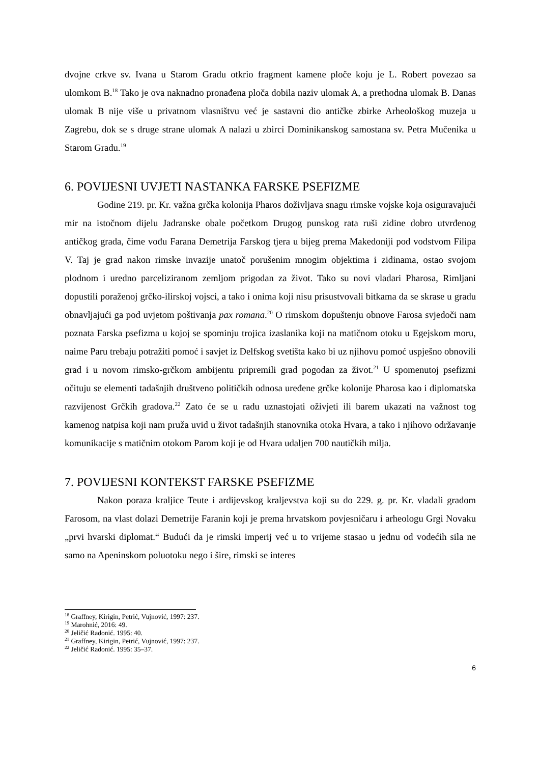dvojne crkve sv. Ivana u Starom Gradu otkrio fragment kamene ploče koju je L. Robert povezao sa ulomkom B.<sup>18</sup> Tako je ova naknadno pronađena ploča dobila naziv ulomak A, a prethodna ulomak B. Danas ulomak B nije više u privatnom vlasništvu već je sastavni dio antičke zbirke Arheološkog muzeja u Zagrebu, dok se s druge strane ulomak A nalazi u zbirci Dominikanskog samostana sv. Petra Mučenika u Starom Gradu.<sup>19</sup>
6. POVIJESNI UVJETI NASTANKA FARSKE PSEFIZME
Godine 219. pr. Kr. važna grčka kolonija Pharos doživljava snagu rimske vojske koja osiguravajući mir na istočnom dijelu Jadranske obale početkom Drugog punskog rata ruši zidine dobro utvrđenog antičkog grada, čime vođu Farana Demetrija Farskog tjera u bijeg prema Makedoniji pod vodstvom Filipa V. Taj je grad nakon rimske invazije unatoč porušenim mnogim objektima i zidinama, ostao svojom plodnom i uredno parceliziranom zemljom prigodan za život. Tako su novi vladari Pharosa, Rimljani dopustili poraženoj grčko-ilirskoj vojsci, a tako i onima koji nisu prisustvovali bitkama da se skrase u gradu obnavljajući ga pod uvjetom poštivanja pax romana.<sup>20</sup> O rimskom dopuštenju obnove Farosa svjedoči nam poznata Farska psefizma u kojoj se spominju trojica izaslanika koji na matičnom otoku u Egejskom moru, naime Paru trebaju potražiti pomoć i savjet iz Delfskog svetišta kako bi uz njihovu pomoć uspješno obnovili grad i u novom rimsko-grčkom ambijentu pripremili grad pogodan za život.<sup>21</sup> U spomenutoj psefizmi očituju se elementi tadašnjih društveno političkih odnosa uređene grčke kolonije Pharosa kao i diplomatska razvijenost Grčkih gradova.<sup>22</sup> Zato će se u radu uznastojati oživjeti ili barem ukazati na važnost tog kamenog natpisa koji nam pruža uvid u život tadašnjih stanovnika otoka Hvara, a tako i njihovo održavanje komunikacije s matičnim otokom Parom koji je od Hvara udaljen 700 nautičkih milja.
7. POVIJESNI KONTEKST FARSKE PSEFIZME
Nakon poraza kraljice Teute i ardijevskog kraljevstva koji su do 229. g. pr. Kr. vladali gradom Farosom, na vlast dolazi Demetrije Faranin koji je prema hrvatskom povjesničaru i arheologu Grgi Novaku „prvi hvarski diplomat.“ Budući da je rimski imperij već u to vrijeme stasao u jednu od vodećih sila ne samo na Apeninskom poluotoku nego i šire, rimski se interes
<sup>18</sup> Graffney, Kirigin, Petrić, Vujnović, 1997: 237.
<sup>19</sup> Marohnić, 2016: 49.
<sup>20</sup> Jeličić Radonić. 1995: 40.
<sup>21</sup> Graffney, Kirigin, Petrić, Vujnović, 1997: 237.
<sup>22</sup> Jeličić Radonić. 1995: 35–37.
6